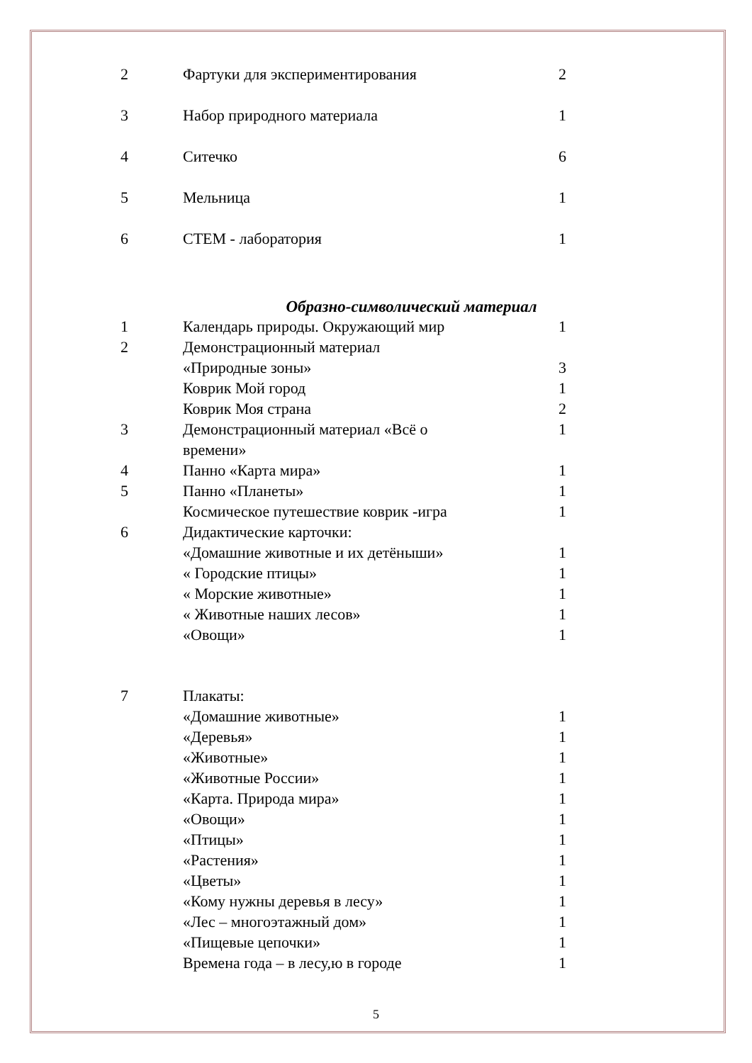| 2 | Фартуки для экспериментирования | 2 |
| 3 | Набор природного материала | 1 |
| 4 | Ситечко | 6 |
| 5 | Мельница | 1 |
| 6 | СТЕМ - лаборатория | 1 |
Образно-символический материал
| 1 | Календарь природы. Окружающий мир | 1 |
| 2 | Демонстрационный материал | |
| | «Природные зоны» | 3 |
| | Коврик Мой город | 1 |
| | Коврик Моя страна | 2 |
| 3 | Демонстрационный материал «Всё о времени» | 1 |
| 4 | Панно «Карта мира» | 1 |
| 5 | Панно «Планеты» | 1 |
| | Космическое путешествие коврик -игра | 1 |
| 6 | Дидактические карточки: | |
| | «Домашние животные и их детёныши» | 1 |
| | « Городские птицы» | 1 |
| | « Морские животные» | 1 |
| | « Животные наших лесов» | 1 |
| | «Овощи» | 1 |
| 7 | Плакаты: | |
| | «Домашние животные» | 1 |
| | «Деревья» | 1 |
| | «Животные» | 1 |
| | «Животные России» | 1 |
| | «Карта. Природа мира» | 1 |
| | «Овощи» | 1 |
| | «Птицы» | 1 |
| | «Растения» | 1 |
| | «Цветы» | 1 |
| | «Кому нужны деревья в лесу» | 1 |
| | «Лес – многоэтажный дом» | 1 |
| | «Пищевые цепочки» | 1 |
| | Времена года – в лесу,ю в городе | 1 |
5